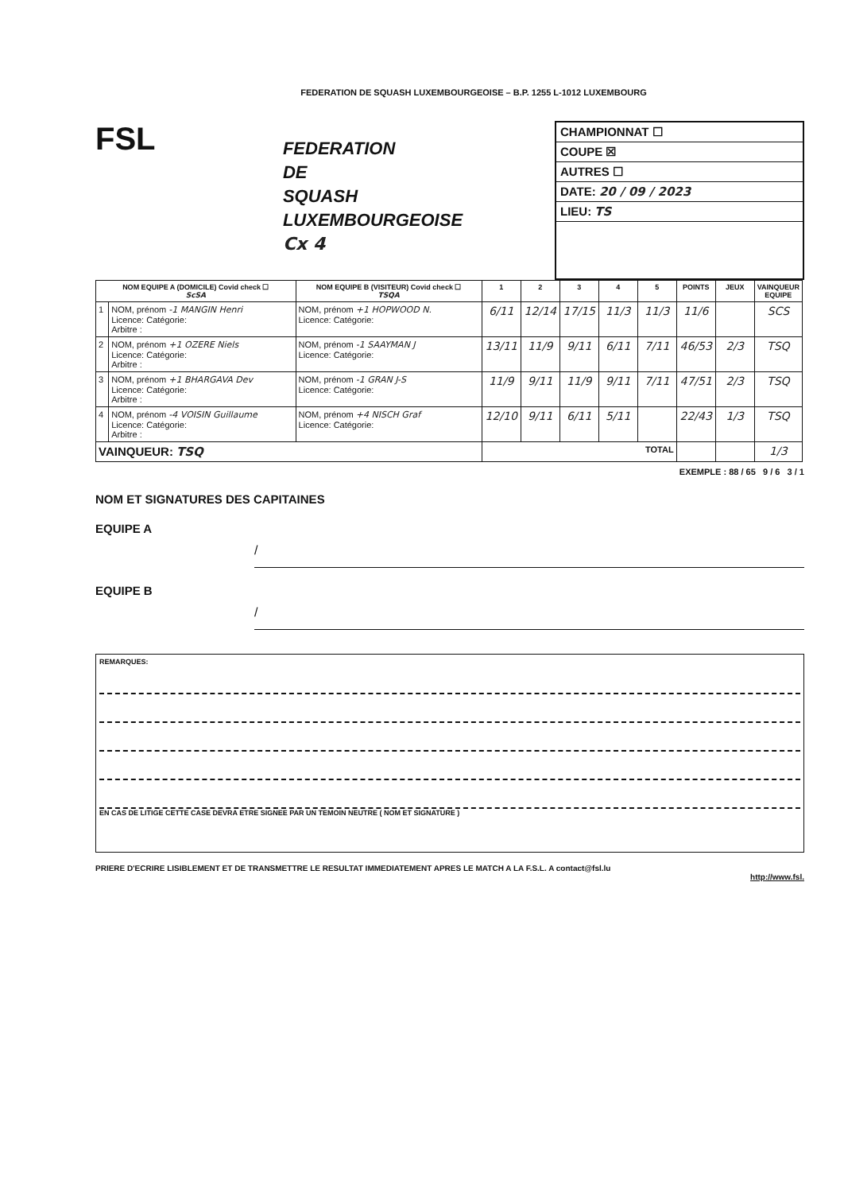FEDERATION DE SQUASH LUXEMBOURGEOISE – B.P. 1255 L-1012 LUXEMBOURG
FSL
FEDERATION
DE
SQUASH
LUXEMBOURGEOISE
Cx 4
CHAMPIONNAT ☐
COUPE ☒
AUTRES ☐
DATE: 20 / 09 / 2023
LIEU: TS
| NOM EQUIPE A (DOMICILE) Covid check ☐ ScSA | | NOM EQUIPE B (VISITEUR) Covid check ☐ TSQA | 1 | 2 | 3 | 4 | 5 | POINTS | JEUX | VAINQUEUR EQUIPE |
| --- | --- | --- | --- | --- | --- | --- | --- | --- | --- | --- |
| 1 | NOM, prénom -1 MANGIN Henri Licence: Catégorie: Arbitre : | NOM, prénom +1 HOPWOOD N. Licence: Catégorie: | 6/11 | 12/14 | 17/15 | 11/3 | 11/3 | 11/6 | | SCS |
| 2 | NOM, prénom +1 OZERE Niels Licence: Catégorie: Arbitre : | NOM, prénom -1 SAAYMAN J Licence: Catégorie: | 13/11 | 11/9 | 9/11 | 6/11 | 7/11 | 46/53 | 2/3 | TSQ |
| 3 | NOM, prénom +1 BHARGAVA Dev Licence: Catégorie: Arbitre : | NOM, prénom -1 GRAN J-S Licence: Catégorie: | 11/9 | 9/11 | 11/9 | 9/11 | 7/11 | 47/51 | 2/3 | TSQ |
| 4 | NOM, prénom -4 VOISIN Guillaume Licence: Catégorie: Arbitre : | NOM, prénom +4 NISCH Graf Licence: Catégorie: | 12/10 | 9/11 | 6/11 | 5/11 | | 22/43 | 1/3 | TSQ |
| VAINQUEUR: TSQ | | | TOTAL | | | | | | | 1/3 |
EXEMPLE : 88 / 65 9 / 6 3 / 1
NOM ET SIGNATURES DES CAPITAINES
EQUIPE A
/
EQUIPE B
/
REMARQUES:
EN CAS DE LITIGE CETTE CASE DEVRA ETRE SIGNEE PAR UN TEMOIN NEUTRE ( NOM ET SIGNATURE )
PRIERE D'ECRIRE LISIBLEMENT ET DE TRANSMETTRE LE RESULTAT IMMEDIATEMENT APRES LE MATCH A LA F.S.L. A contact@fsl.lu
http://www.fsl.